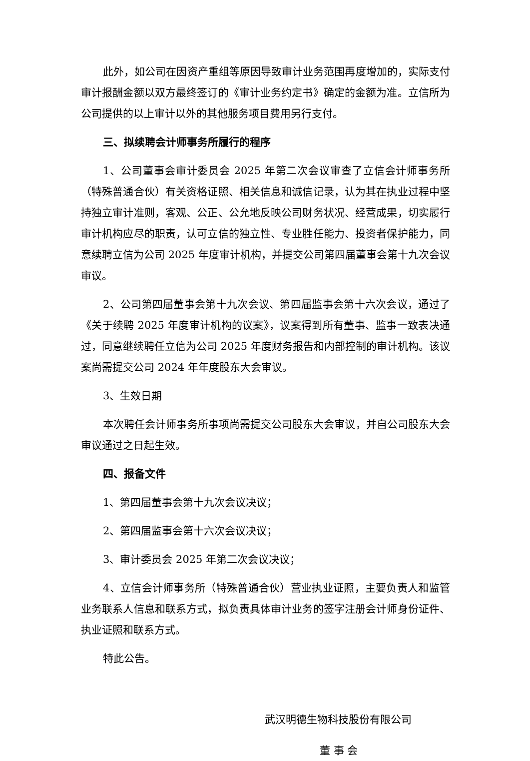此外，如公司在因资产重组等原因导致审计业务范围再度增加的，实际支付审计报酬金额以双方最终签订的《审计业务约定书》确定的金额为准。立信所为公司提供的以上审计以外的其他服务项目费用另行支付。
三、拟续聘会计师事务所履行的程序
1、公司董事会审计委员会 2025 年第二次会议审查了立信会计师事务所（特殊普通合伙）有关资格证照、相关信息和诚信记录，认为其在执业过程中坚持独立审计准则，客观、公正、公允地反映公司财务状况、经营成果，切实履行审计机构应尽的职责，认可立信的独立性、专业胜任能力、投资者保护能力，同意续聘立信为公司 2025 年度审计机构，并提交公司第四届董事会第十九次会议审议。
2、公司第四届董事会第十九次会议、第四届监事会第十六次会议，通过了《关于续聘 2025 年度审计机构的议案》，议案得到所有董事、监事一致表决通过，同意继续聘任立信为公司 2025 年度财务报告和内部控制的审计机构。该议案尚需提交公司 2024 年年度股东大会审议。
3、生效日期
本次聘任会计师事务所事项尚需提交公司股东大会审议，并自公司股东大会审议通过之日起生效。
四、报备文件
1、第四届董事会第十九次会议决议；
2、第四届监事会第十六次会议决议；
3、审计委员会 2025 年第二次会议决议；
4、立信会计师事务所（特殊普通合伙）营业执业证照，主要负责人和监管业务联系人信息和联系方式，拟负责具体审计业务的签字注册会计师身份证件、执业证照和联系方式。
特此公告。
武汉明德生物科技股份有限公司
董 事 会